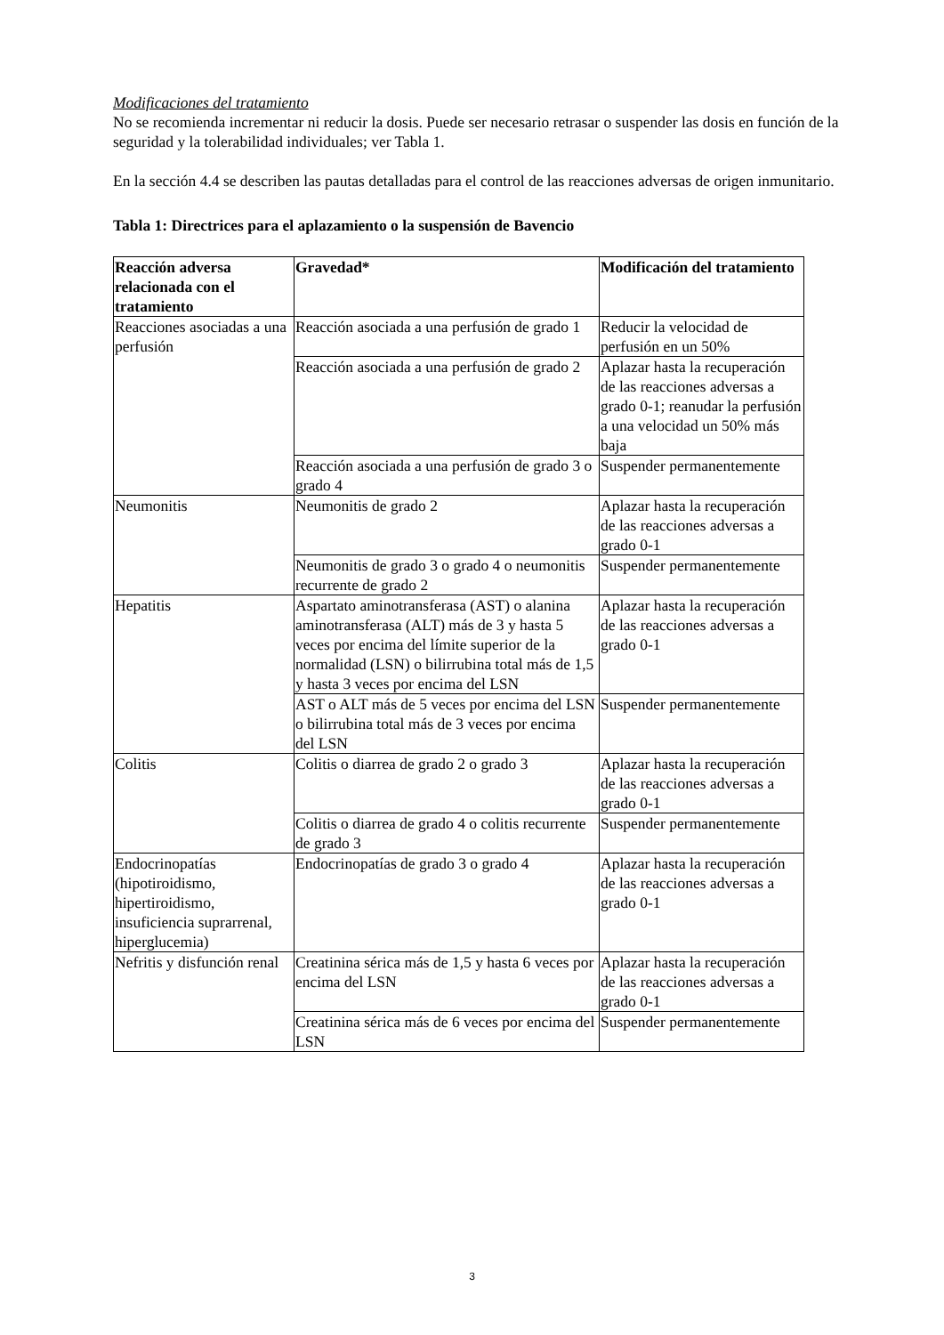Modificaciones del tratamiento
No se recomienda incrementar ni reducir la dosis. Puede ser necesario retrasar o suspender las dosis en función de la seguridad y la tolerabilidad individuales; ver Tabla 1.
En la sección 4.4 se describen las pautas detalladas para el control de las reacciones adversas de origen inmunitario.
Tabla 1: Directrices para el aplazamiento o la suspensión de Bavencio
| Reacción adversa relacionada con el tratamiento | Gravedad* | Modificación del tratamiento |
| --- | --- | --- |
| Reacciones asociadas a una perfusión | Reacción asociada a una perfusión de grado 1 | Reducir la velocidad de perfusión en un 50% |
| | Reacción asociada a una perfusión de grado 2 | Aplazar hasta la recuperación de las reacciones adversas a grado 0-1; reanudar la perfusión a una velocidad un 50% más baja |
| | Reacción asociada a una perfusión de grado 3 o grado 4 | Suspender permanentemente |
| Neumonitis | Neumonitis de grado 2 | Aplazar hasta la recuperación de las reacciones adversas a grado 0-1 |
| | Neumonitis de grado 3 o grado 4 o neumonitis recurrente de grado 2 | Suspender permanentemente |
| Hepatitis | Aspartato aminotransferasa (AST) o alanina aminotransferasa (ALT) más de 3 y hasta 5 veces por encima del límite superior de la normalidad (LSN) o bilirrubina total más de 1,5 y hasta 3 veces por encima del LSN | Aplazar hasta la recuperación de las reacciones adversas a grado 0-1 |
| | AST o ALT más de 5 veces por encima del LSN o bilirrubina total más de 3 veces por encima del LSN | Suspender permanentemente |
| Colitis | Colitis o diarrea de grado 2 o grado 3 | Aplazar hasta la recuperación de las reacciones adversas a grado 0-1 |
| | Colitis o diarrea de grado 4 o colitis recurrente de grado 3 | Suspender permanentemente |
| Endocrinopatías (hipotiroidismo, hipertiroidismo, insuficiencia suprarrenal, hiperglucemia) | Endocrinopatías de grado 3 o grado 4 | Aplazar hasta la recuperación de las reacciones adversas a grado 0-1 |
| Nefritis y disfunción renal | Creatinina sérica más de 1,5 y hasta 6 veces por encima del LSN | Aplazar hasta la recuperación de las reacciones adversas a grado 0-1 |
| | Creatinina sérica más de 6 veces por encima del LSN | Suspender permanentemente |
3